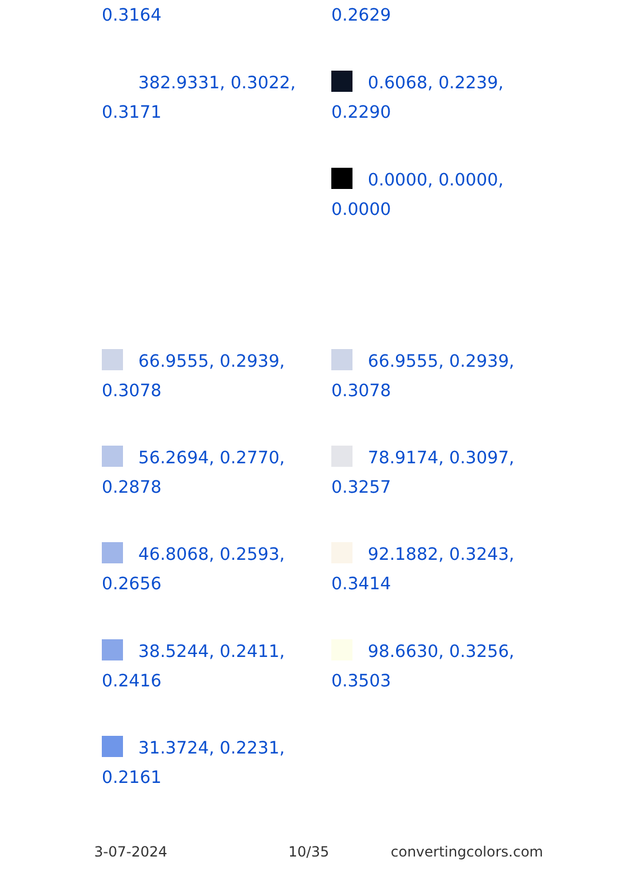0.3164 0.2629
382.9331, 0.3022, 0.3171
0.6068, 0.2239, 0.2290
0.0000, 0.0000, 0.0000
66.9555, 0.2939, 0.3078
66.9555, 0.2939, 0.3078
56.2694, 0.2770, 0.2878
78.9174, 0.3097, 0.3257
46.8068, 0.2593, 0.2656
92.1882, 0.3243, 0.3414
38.5244, 0.2411, 0.2416
98.6630, 0.3256, 0.3503
31.3724, 0.2231, 0.2161
3-07-2024 10/35 convertingcolors.com